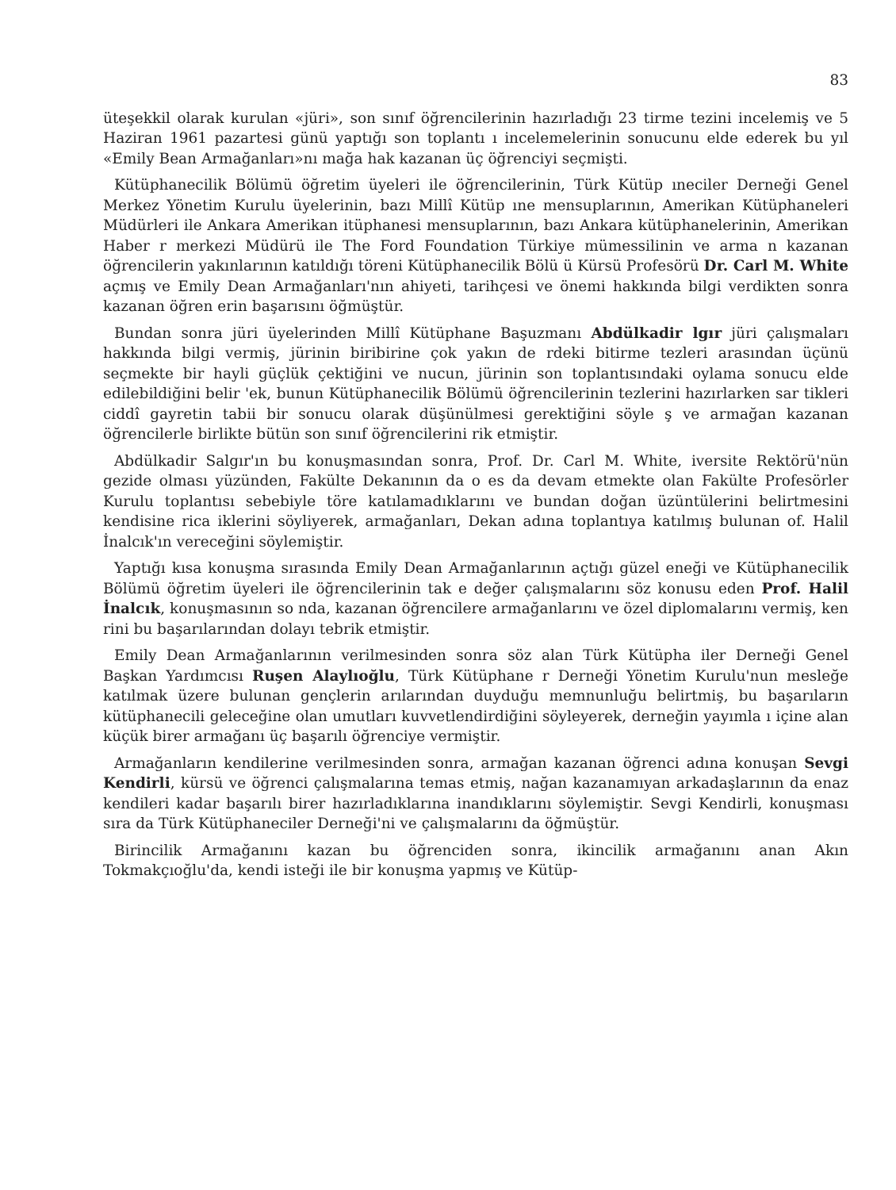83
üteşekkil olarak kurulan «jüri», son sınıf öğrencilerinin hazırladığı 23 tirme tezini incelemiş ve 5 Haziran 1961 pazartesi günü yaptığı son toplantı ı incelemelerinin sonucunu elde ederek bu yıl «Emily Bean Armağanları»nı mağa hak kazanan üç öğrenciyi seçmişti.
Kütüphanecilik Bölümü öğretim üyeleri ile öğrencilerinin, Türk Kütüp ıneciler Derneği Genel Merkez Yönetim Kurulu üyelerinin, bazı Millî Kütüp ıne mensuplarının, Amerikan Kütüphaneleri Müdürleri ile Ankara Amerikan itüphanesi mensuplarının, bazı Ankara kütüphanelerinin, Amerikan Haber r merkezi Müdürü ile The Ford Foundation Türkiye mümessilinin ve arma n kazanan öğrencilerin yakınlarının katıldığı töreni Kütüphanecilik Bölü ü Kürsü Profesörü Dr. Carl M. White açmış ve Emily Dean Armağanları'nın ahiyeti, tarihçesi ve önemi hakkında bilgi verdikten sonra kazanan öğren erin başarısını öğmüştür.
Bundan sonra jüri üyelerinden Millî Kütüphane Başuzmanı Abdülkadir lgır jüri çalışmaları hakkında bilgi vermiş, jürinin biribirine çok yakın de rdeki bitirme tezleri arasından üçünü seçmekte bir hayli güçlük çektiğini ve nucun, jürinin son toplantısındaki oylama sonucu elde edilebildiğini belir 'ek, bunun Kütüphanecilik Bölümü öğrencilerinin tezlerini hazırlarken sar tikleri ciddî gayretin tabii bir sonucu olarak düşünülmesi gerektiğini söyle ş ve armağan kazanan öğrencilerle birlikte bütün son sınıf öğrencilerini rik etmiştir.
Abdülkadir Salgır'ın bu konuşmasından sonra, Prof. Dr. Carl M. White, iversite Rektörü'nün gezide olması yüzünden, Fakülte Dekanının da o es da devam etmekte olan Fakülte Profesörler Kurulu toplantısı sebebiyle töre katılamadıklarını ve bundan doğan üzüntülerini belirtmesini kendisine rica iklerini söyliyerek, armağanları, Dekan adına toplantıya katılmış bulunan of. Halil İnalcık'ın vereceğini söylemiştir.
Yaptığı kısa konuşma sırasında Emily Dean Armağanlarının açtığı güzel eneği ve Kütüphanecilik Bölümü öğretim üyeleri ile öğrencilerinin tak e değer çalışmalarını söz konusu eden Prof. Halil İnalcık, konuşmasının so nda, kazanan öğrencilere armağanlarını ve özel diplomalarını vermiş, ken rini bu başarılarından dolayı tebrik etmiştir.
Emily Dean Armağanlarının verilmesinden sonra söz alan Türk Kütüpha iler Derneği Genel Başkan Yardımcısı Ruşen Alaylıoğlu, Türk Kütüphane r Derneği Yönetim Kurulu'nun mesleğe katılmak üzere bulunan gençlerin arılarından duyduğu memnunluğu belirtmiş, bu başarıların kütüphanecili geleceğine olan umutları kuvvetlendirdiğini söyleyerek, derneğin yayımla ı içine alan küçük birer armağanı üç başarılı öğrenciye vermiştir.
Armağanların kendilerine verilmesinden sonra, armağan kazanan öğrenci adına konuşan Sevgi Kendirli, kürsü ve öğrenci çalışmalarına temas etmiş, nağan kazanamıyan arkadaşlarının da enaz kendileri kadar başarılı birer hazırladıklarına inandıklarını söylemiştir. Sevgi Kendirli, konuşması sıra da Türk Kütüphaneciler Derneği'ni ve çalışmalarını da öğmüştür.
Birincilik Armağanını kazan bu öğrenciden sonra, ikincilik armağanını anan Akın Tokmakçıoğlu'da, kendi isteği ile bir konuşma yapmış ve Kütüp-